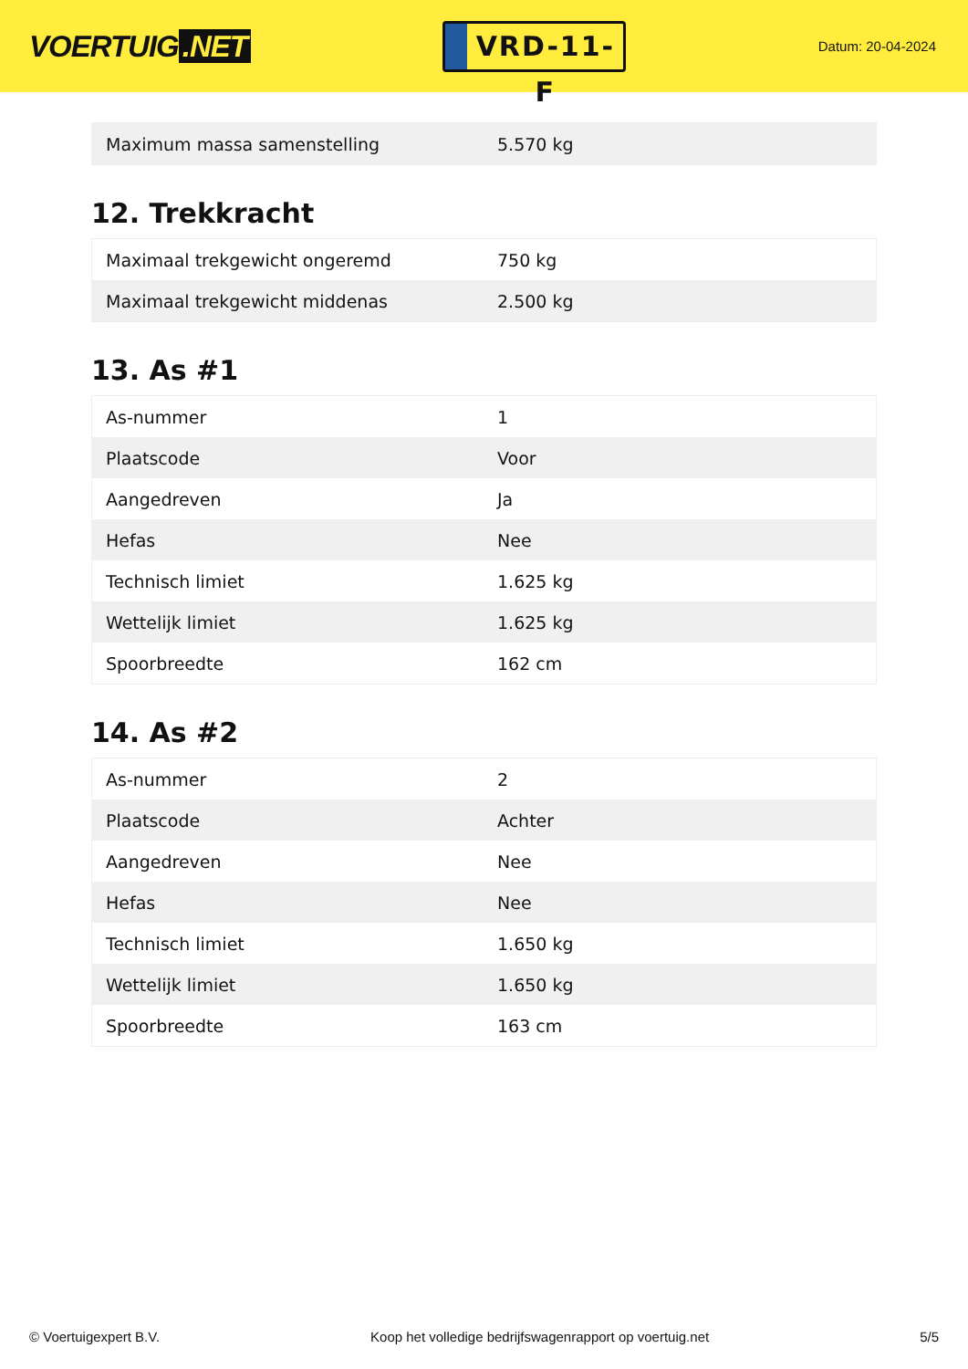VOERTUIG.NET
VRD-11-F
Datum: 20-04-2024
| Maximum massa samenstelling | 5.570 kg |
12. Trekkracht
| Maximaal trekgewicht ongeremd | 750 kg |
| Maximaal trekgewicht middenas | 2.500 kg |
13. As #1
| As-nummer | 1 |
| Plaatscode | Voor |
| Aangedreven | Ja |
| Hefas | Nee |
| Technisch limiet | 1.625 kg |
| Wettelijk limiet | 1.625 kg |
| Spoorbreedte | 162 cm |
14. As #2
| As-nummer | 2 |
| Plaatscode | Achter |
| Aangedreven | Nee |
| Hefas | Nee |
| Technisch limiet | 1.650 kg |
| Wettelijk limiet | 1.650 kg |
| Spoorbreedte | 163 cm |
© Voertuigexpert B.V. Koop het volledige bedrijfswagenrapport op voertuig.net 5/5